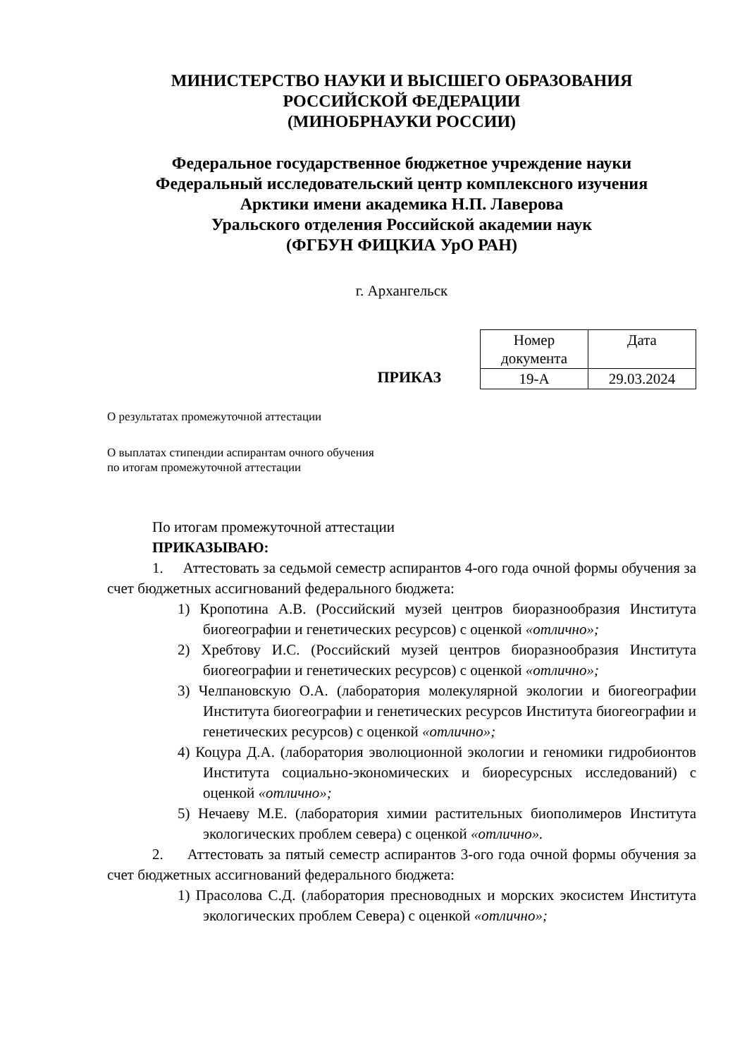МИНИСТЕРСТВО НАУКИ И ВЫСШЕГО ОБРАЗОВАНИЯ
РОССИЙСКОЙ ФЕДЕРАЦИИ
(МИНОБРНАУКИ РОССИИ)
Федеральное государственное бюджетное учреждение науки
Федеральный исследовательский центр комплексного изучения
Арктики имени академика Н.П. Лаверова
Уральского отделения Российской академии наук
(ФГБУН ФИЦКИА УрО РАН)
г. Архангельск
ПРИКАЗ
| Номер документа | Дата |
| 19-А | 29.03.2024 |
О результатах промежуточной аттестации
О выплатах стипендии аспирантам очного обучения
по итогам промежуточной аттестации
По итогам промежуточной аттестации
ПРИКАЗЫВАЮ:
1. Аттестовать за седьмой семестр аспирантов 4-ого года очной формы обучения за счет бюджетных ассигнований федерального бюджета:
1) Кропотина А.В. (Российский музей центров биоразнообразия Института биогеографии и генетических ресурсов) с оценкой «отлично»;
2) Хребтову И.С. (Российский музей центров биоразнообразия Института биогеографии и генетических ресурсов) с оценкой «отлично»;
3) Челпановскую О.А. (лаборатория молекулярной экологии и биогеографии Института биогеографии и генетических ресурсов Института биогеографии и генетических ресурсов) с оценкой «отлично»;
4) Коцура Д.А. (лаборатория эволюционной экологии и геномики гидробионтов Института социально-экономических и биоресурсных исследований) с оценкой «отлично»;
5) Нечаеву М.Е. (лаборатория химии растительных биополимеров Института экологических проблем севера) с оценкой «отлично».
2. Аттестовать за пятый семестр аспирантов 3-ого года очной формы обучения за счет бюджетных ассигнований федерального бюджета:
1) Прасолова С.Д. (лаборатория пресноводных и морских экосистем Института экологических проблем Севера) с оценкой «отлично»;